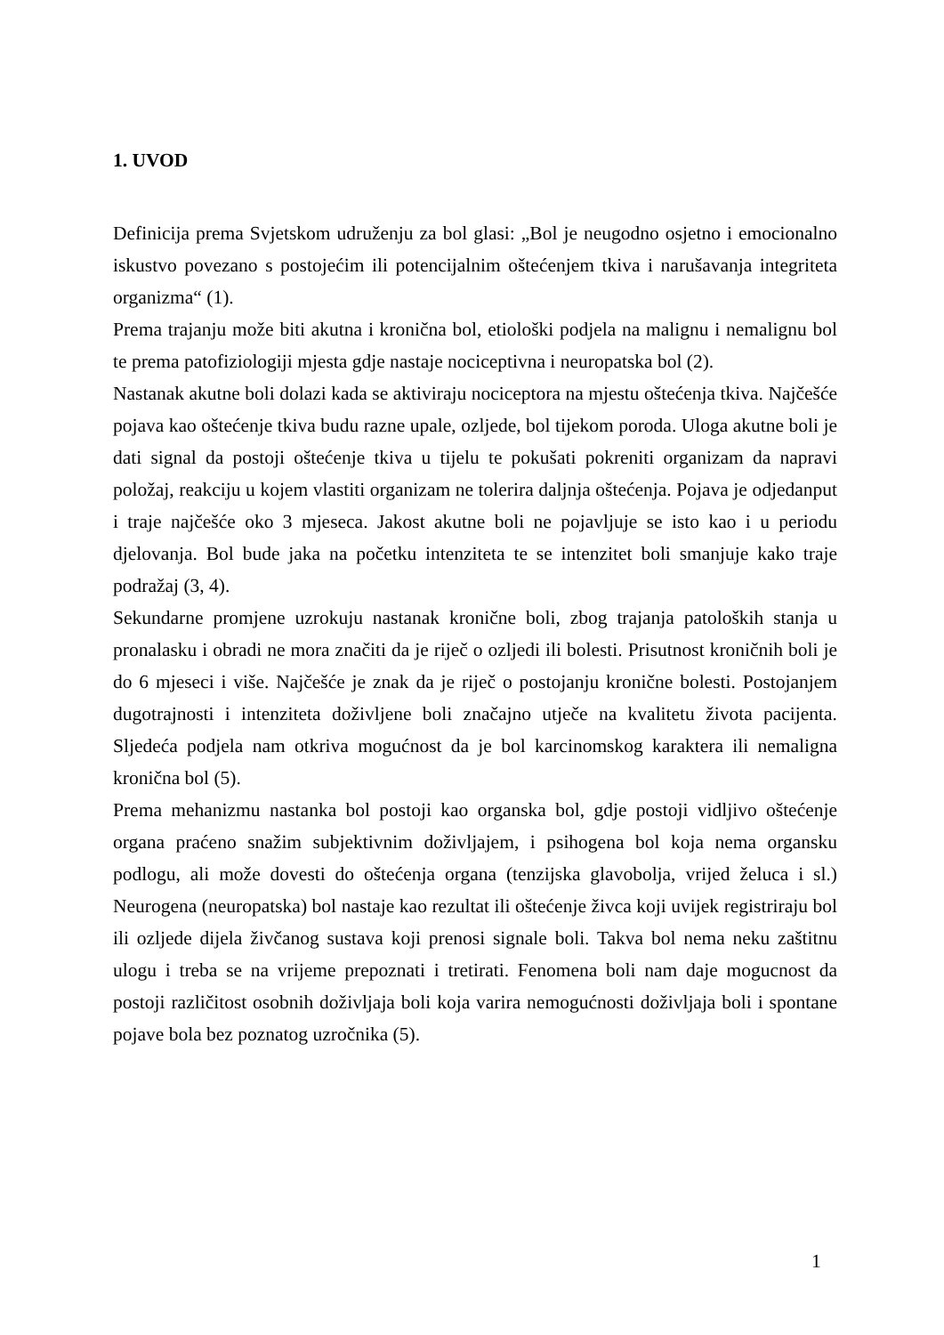1. UVOD
Definicija prema Svjetskom udruženju za bol glasi: „Bol je neugodno osjetno i emocionalno iskustvo povezano s postojećim ili potencijalnim oštećenjem tkiva i narušavanja integriteta organizma“ (1).
Prema trajanju može biti akutna i kronična bol, etiološki podjela na malignu i nemalignu bol te prema patofiziologiji mjesta gdje nastaje nociceptivna i neuropatska bol (2).
Nastanak akutne boli dolazi kada se aktiviraju nociceptora na mjestu oštećenja tkiva. Najčešće pojava kao oštećenje tkiva budu razne upale, ozljede, bol tijekom poroda. Uloga akutne boli je dati signal da postoji oštećenje tkiva u tijelu te pokušati pokreniti organizam da napravi položaj, reakciju u kojem vlastiti organizam ne tolerira daljnja oštećenja. Pojava je odjedanput i traje najčešće oko 3 mjeseca. Jakost akutne boli ne pojavljuje se isto kao i u periodu djelovanja. Bol bude jaka na početku intenziteta te se intenzitet boli smanjuje kako traje podražaj (3, 4).
Sekundarne promjene uzrokuju nastanak kronične boli, zbog trajanja patoloških stanja u pronalasku i obradi ne mora značiti da je riječ o ozljedi ili bolesti. Prisutnost kroničnih boli je do 6 mjeseci i više. Najčešće je znak da je riječ o postojanju kronične bolesti. Postojanjem dugotrajnosti i intenziteta doživljene boli značajno utječe na kvalitetu života pacijenta. Sljedeća podjela nam otkriva mogućnost da je bol karcinomskog karaktera ili nemaligna kronična bol (5).
Prema mehanizmu nastanka bol postoji kao organska bol, gdje postoji vidljivo oštećenje organa praćeno snažim subjektivnim doživljajem, i psihogena bol koja nema organsku podlogu, ali može dovesti do oštećenja organa (tenzijska glavobolja, vrijed želuca i sl.) Neurogena (neuropatska) bol nastaje kao rezultat ili oštećenje živca koji uvijek registriraju bol ili ozljede dijela živčanog sustava koji prenosi signale boli. Takva bol nema neku zaštitnu ulogu i treba se na vrijeme prepoznati i tretirati. Fenomena boli nam daje mogucnost da postoji različitost osobnih doživljaja boli koja varira nemogućnosti doživljaja boli i spontane pojave bola bez poznatog uzročnika (5).
1